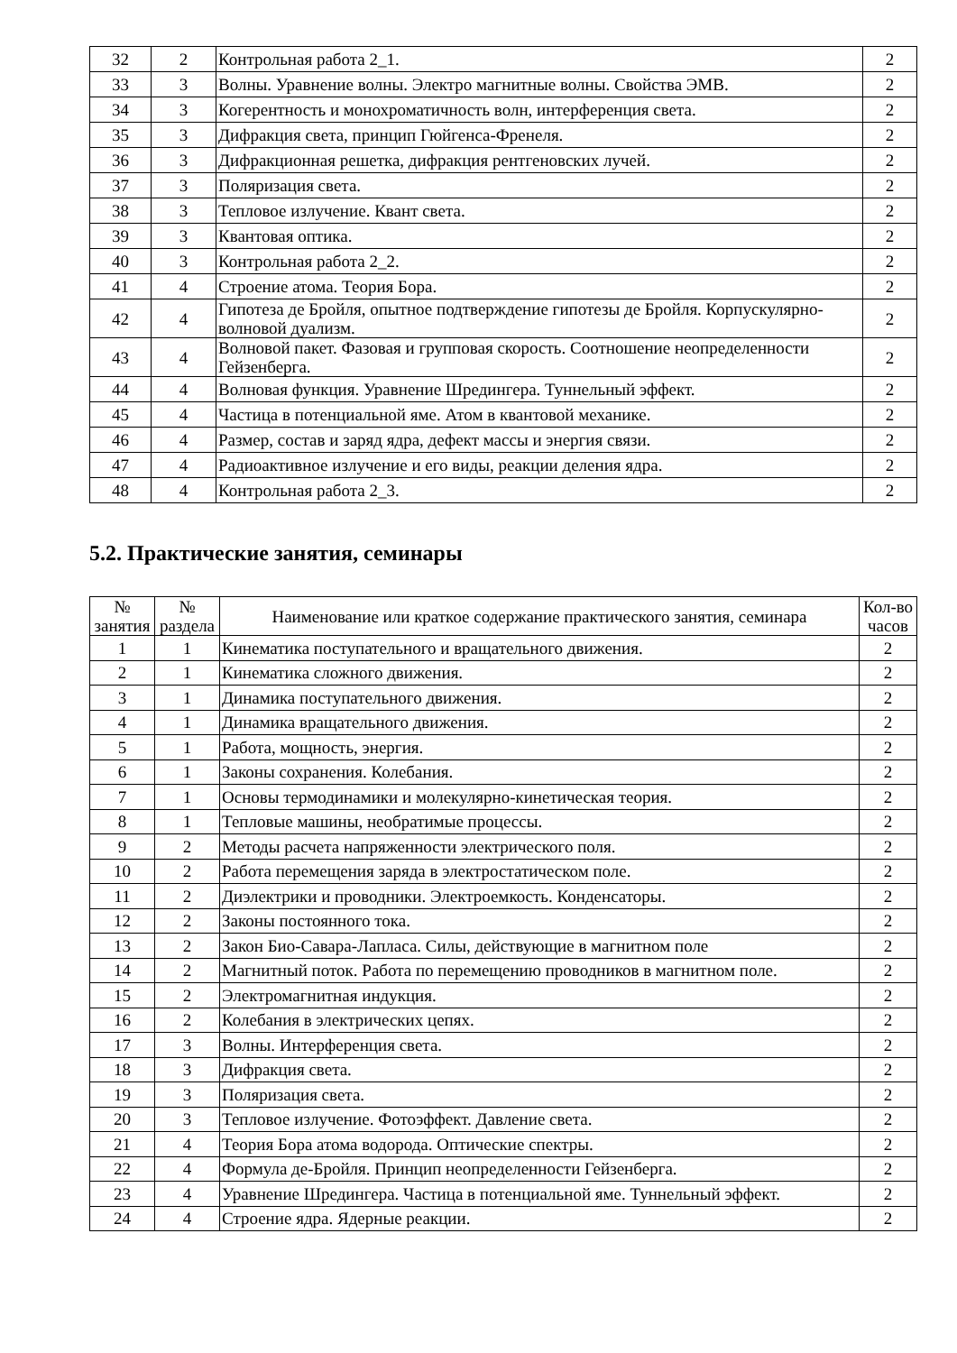| 32 | 2 | Контрольная работа 2_1. | 2 |
| 33 | 3 | Волны. Уравнение волны. Электро магнитные волны. Свойства ЭМВ. | 2 |
| 34 | 3 | Когерентность и монохроматичность волн, интерференция света. | 2 |
| 35 | 3 | Дифракция света, принцип Гюйгенса-Френеля. | 2 |
| 36 | 3 | Дифракционная решетка, дифракция рентгеновских лучей. | 2 |
| 37 | 3 | Поляризация света. | 2 |
| 38 | 3 | Тепловое излучение. Квант света. | 2 |
| 39 | 3 | Квантовая оптика. | 2 |
| 40 | 3 | Контрольная работа 2_2. | 2 |
| 41 | 4 | Строение атома. Теория Бора. | 2 |
| 42 | 4 | Гипотеза де Бройля, опытное подтверждение гипотезы де Бройля. Корпускулярно-волновой дуализм. | 2 |
| 43 | 4 | Волновой пакет. Фазовая и групповая скорость. Соотношение неопределенности Гейзенберга. | 2 |
| 44 | 4 | Волновая функция. Уравнение Шредингера. Туннельный эффект. | 2 |
| 45 | 4 | Частица в потенциальной яме. Атом в квантовой механике. | 2 |
| 46 | 4 | Размер, состав и заряд ядра, дефект массы и энергия связи. | 2 |
| 47 | 4 | Радиоактивное излучение и его виды, реакции деления ядра. | 2 |
| 48 | 4 | Контрольная работа 2_3. | 2 |
5.2. Практические занятия, семинары
| № занятия | № раздела | Наименование или краткое содержание практического занятия, семинара | Кол-во часов |
| --- | --- | --- | --- |
| 1 | 1 | Кинематика поступательного и вращательного движения. | 2 |
| 2 | 1 | Кинематика сложного движения. | 2 |
| 3 | 1 | Динамика поступательного движения. | 2 |
| 4 | 1 | Динамика вращательного движения. | 2 |
| 5 | 1 | Работа, мощность, энергия. | 2 |
| 6 | 1 | Законы сохранения. Колебания. | 2 |
| 7 | 1 | Основы термодинамики и молекулярно-кинетическая теория. | 2 |
| 8 | 1 | Тепловые машины, необратимые процессы. | 2 |
| 9 | 2 | Методы расчета напряженности электрического поля. | 2 |
| 10 | 2 | Работа перемещения заряда в электростатическом поле. | 2 |
| 11 | 2 | Диэлектрики и проводники. Электроемкость. Конденсаторы. | 2 |
| 12 | 2 | Законы постоянного тока. | 2 |
| 13 | 2 | Закон Био-Савара-Лапласа. Силы, действующие в магнитном поле | 2 |
| 14 | 2 | Магнитный поток. Работа по перемещению проводников в магнитном поле. | 2 |
| 15 | 2 | Электромагнитная индукция. | 2 |
| 16 | 2 | Колебания в электрических цепях. | 2 |
| 17 | 3 | Волны. Интерференция света. | 2 |
| 18 | 3 | Дифракция света. | 2 |
| 19 | 3 | Поляризация света. | 2 |
| 20 | 3 | Тепловое излучение. Фотоэффект. Давление света. | 2 |
| 21 | 4 | Теория Бора атома водорода. Оптические спектры. | 2 |
| 22 | 4 | Формула де-Бройля. Принцип неопределенности Гейзенберга. | 2 |
| 23 | 4 | Уравнение Шредингера. Частица в потенциальной яме. Туннельный эффект. | 2 |
| 24 | 4 | Строение ядра. Ядерные реакции. | 2 |